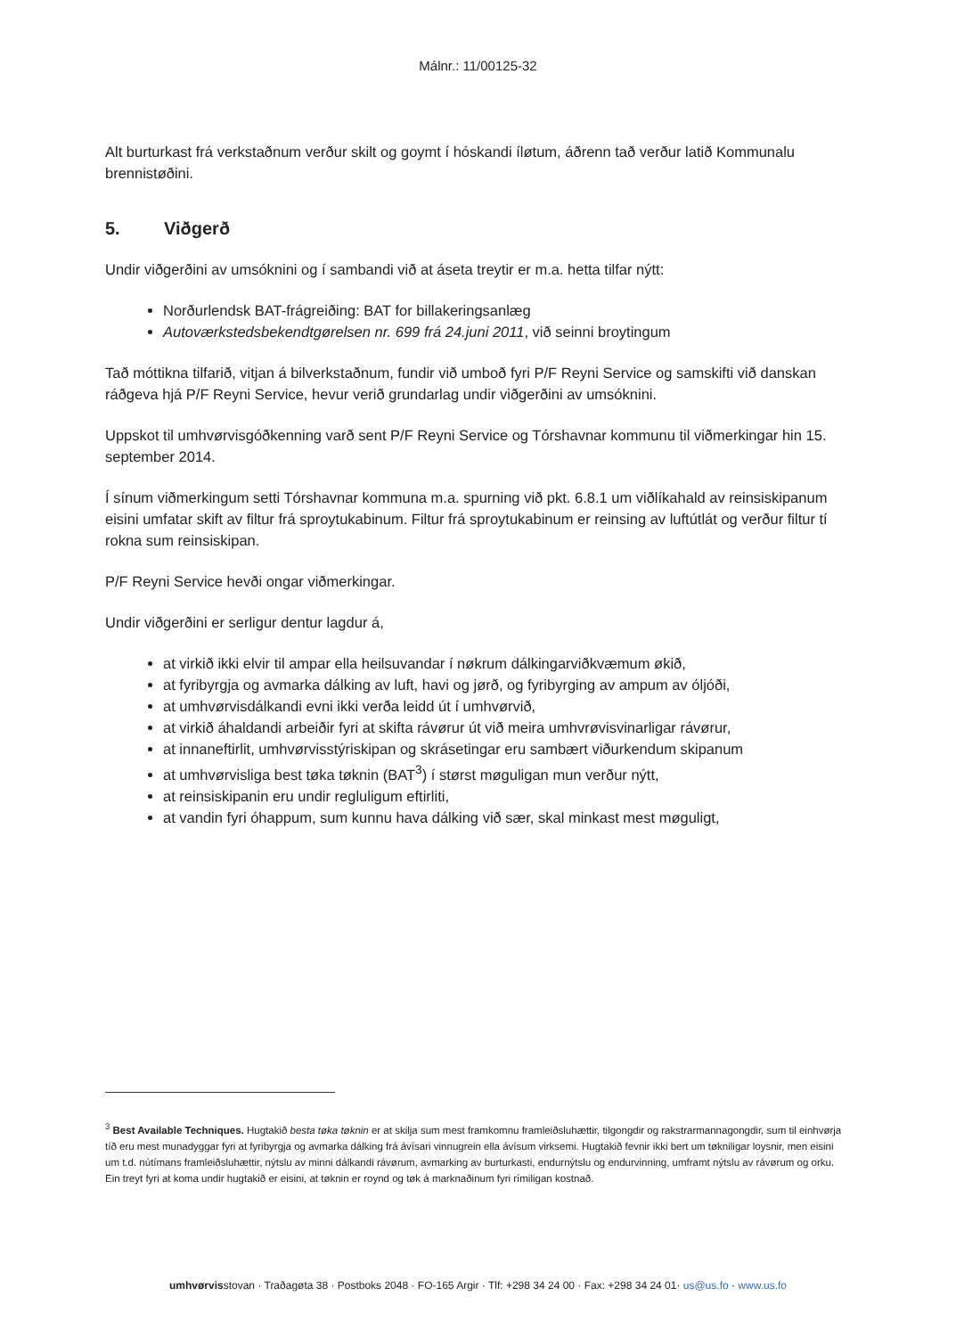Málnr.: 11/00125-32
Alt burturkast frá verkstaðnum verður skilt og goymt í hóskandi íløtum, áðrenn tað verður latið Kommunalu brennistøðini.
5. Viðgerð
Undir viðgerðini av umsóknini og í sambandi við at áseta treytir er m.a. hetta tilfar nýtt:
Norðurlendsk BAT-frágreiðing: BAT for billakeringsanlæg
Autoværkstedsbekendtgørelsen nr. 699 frá 24.juni 2011, við seinni broytingum
Tað móttikna tilfarið, vitjan á bilverkstaðnum, fundir við umboð fyri P/F Reyni Service og samskifti við danskan ráðgeva hjá P/F Reyni Service, hevur verið grundarlag undir viðgerðini av umsóknini.
Uppskot til umhvørvisgóðkenning varð sent P/F Reyni Service og Tórshavnar kommunu til viðmerkingar hin 15. september 2014.
Í sínum viðmerkingum setti Tórshavnar kommuna m.a. spurning við pkt. 6.8.1 um viðlíkahald av reinsiskipanum eisini umfatar skift av filtur frá sproytukabinum. Filtur frá sproytukabinum er reinsing av luftútlát og verður filtur tí rokna sum reinsiskipan.
P/F Reyni Service hevði ongar viðmerkingar.
Undir viðgerðini er serligur dentur lagdur á,
at virkið ikki elvir til ampar ella heilsuvandar í nøkrum dálkingarviðkvæmum økið,
at fyribyrgja og avmarka dálking av luft, havi og jørð, og fyribyrging av ampum av óljóði,
at umhvørvisdálkandi evni ikki verða leidd út í umhvørvið,
at virkið áhaldandi arbeiðir fyri at skifta rávørur út við meira umhvrøvisvinarligar rávørur,
at innaneftirlit, umhvørvisstýriskipan og skrásetingar eru sambært viðurkendum skipanum
at umhvørvisliga best tøka tøknin (BAT<sup>3</sup>) í størst møguligan mun verður nýtt,
at reinsiskipanin eru undir regluligum eftirliti,
at vandin fyri óhappum, sum kunnu hava dálking við sær, skal minkast mest møguligt,
<sup>3</sup> Best Available Techniques. Hugtakið besta tøka tøknin er at skilja sum mest framkomnu framleiðsluhættir, tilgongdir og rakstrarmannagongdir, sum til einhvørja tíð eru mest munadyggar fyri at fyribyrgja og avmarka dálking frá ávísari vinnugrein ella ávísum virksemi. Hugtakið fevnir ikki bert um tøkniligar loysnir, men eisini um t.d. nútímans framleiðsluhættir, nýtslu av minni dálkandi rávørum, avmarking av burturkasti, endurnýtslu og endurvinning, umframt nýtslu av rávørum og orku. Ein treyt fyri at koma undir hugtakið er eisini, at tøknin er roynd og tøk á marknaðinum fyri rímiligan kostnað.
umhvørvisstovan · Traðagøta 38 · Postboks 2048 · FO-165 Argir · Tlf: +298 34 24 00 · Fax: +298 34 24 01· us@us.fo · www.us.fo